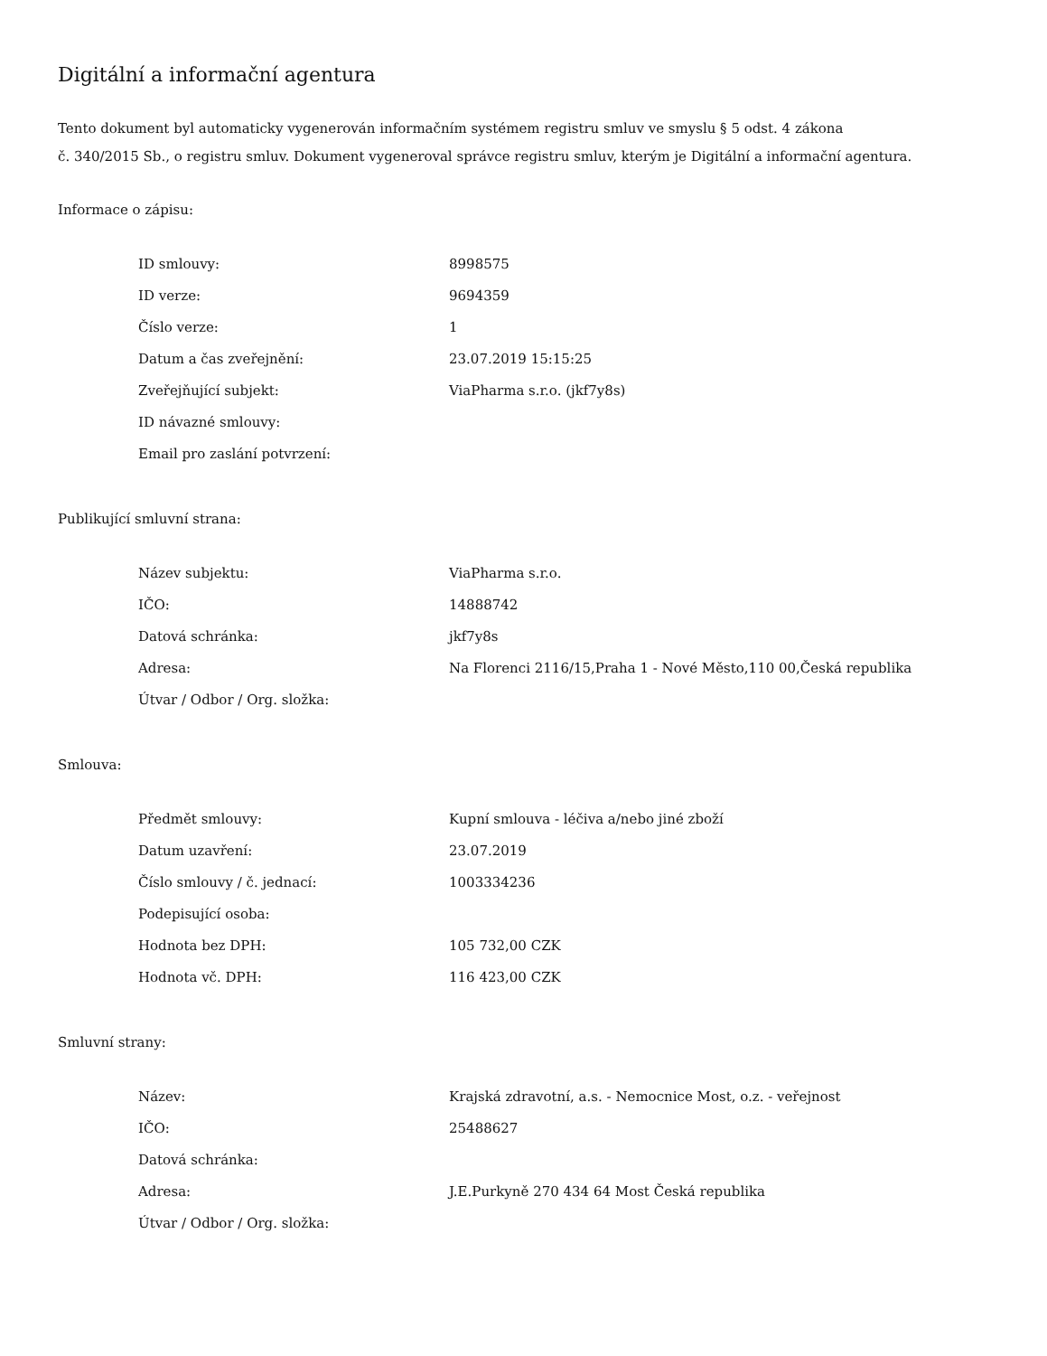Digitální a informační agentura
Tento dokument byl automaticky vygenerován informačním systémem registru smluv ve smyslu § 5 odst. 4 zákona
č. 340/2015 Sb., o registru smluv. Dokument vygeneroval správce registru smluv, kterým je Digitální a informační agentura.
Informace o zápisu:
| ID smlouvy: | 8998575 |
| ID verze: | 9694359 |
| Číslo verze: | 1 |
| Datum a čas zveřejnění: | 23.07.2019 15:15:25 |
| Zveřejňující subjekt: | ViaPharma s.r.o. (jkf7y8s) |
| ID návazné smlouvy: | |
| Email pro zaslání potvrzení: | |
Publikující smluvní strana:
| Název subjektu: | ViaPharma s.r.o. |
| IČO: | 14888742 |
| Datová schránka: | jkf7y8s |
| Adresa: | Na Florenci 2116/15,Praha 1 - Nové Město,110 00,Česká republika |
| Útvar / Odbor / Org. složka: | |
Smlouva:
| Předmět smlouvy: | Kupní smlouva - léčiva a/nebo jiné zboží |
| Datum uzavření: | 23.07.2019 |
| Číslo smlouvy / č. jednací: | 1003334236 |
| Podepisující osoba: | |
| Hodnota bez DPH: | 105 732,00 CZK |
| Hodnota vč. DPH: | 116 423,00 CZK |
Smluvní strany:
| Název: | Krajská zdravotní, a.s. - Nemocnice Most, o.z. - veřejnost |
| IČO: | 25488627 |
| Datová schránka: | |
| Adresa: | J.E.Purkyně 270 434 64 Most Česká republika |
| Útvar / Odbor / Org. složka: | |